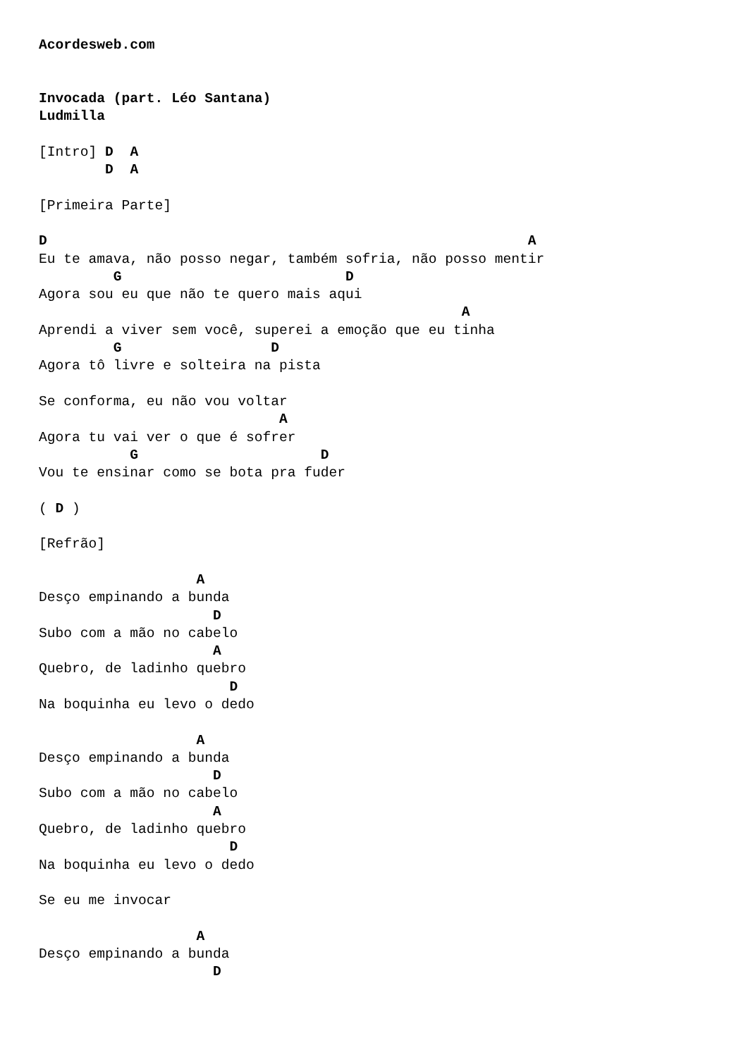Acordesweb.com


Invocada (part. Léo Santana)
Ludmilla

[Intro] D  A
        D  A

[Primeira Parte]

D                                                          A
Eu te amava, não posso negar, também sofria, não posso mentir
         G                           D
Agora sou eu que não te quero mais aqui
                                                   A
Aprendi a viver sem você, superei a emoção que eu tinha
         G                  D
Agora tô livre e solteira na pista

Se conforma, eu não vou voltar
                             A
Agora tu vai ver o que é sofrer
           G                      D
Vou te ensinar como se bota pra fuder

( D )

[Refrão]

                   A
Desço empinando a bunda
                     D
Subo com a mão no cabelo
                     A
Quebro, de ladinho quebro
                       D
Na boquinha eu levo o dedo

                   A
Desço empinando a bunda
                     D
Subo com a mão no cabelo
                     A
Quebro, de ladinho quebro
                       D
Na boquinha eu levo o dedo

Se eu me invocar

                   A
Desço empinando a bunda
                     D